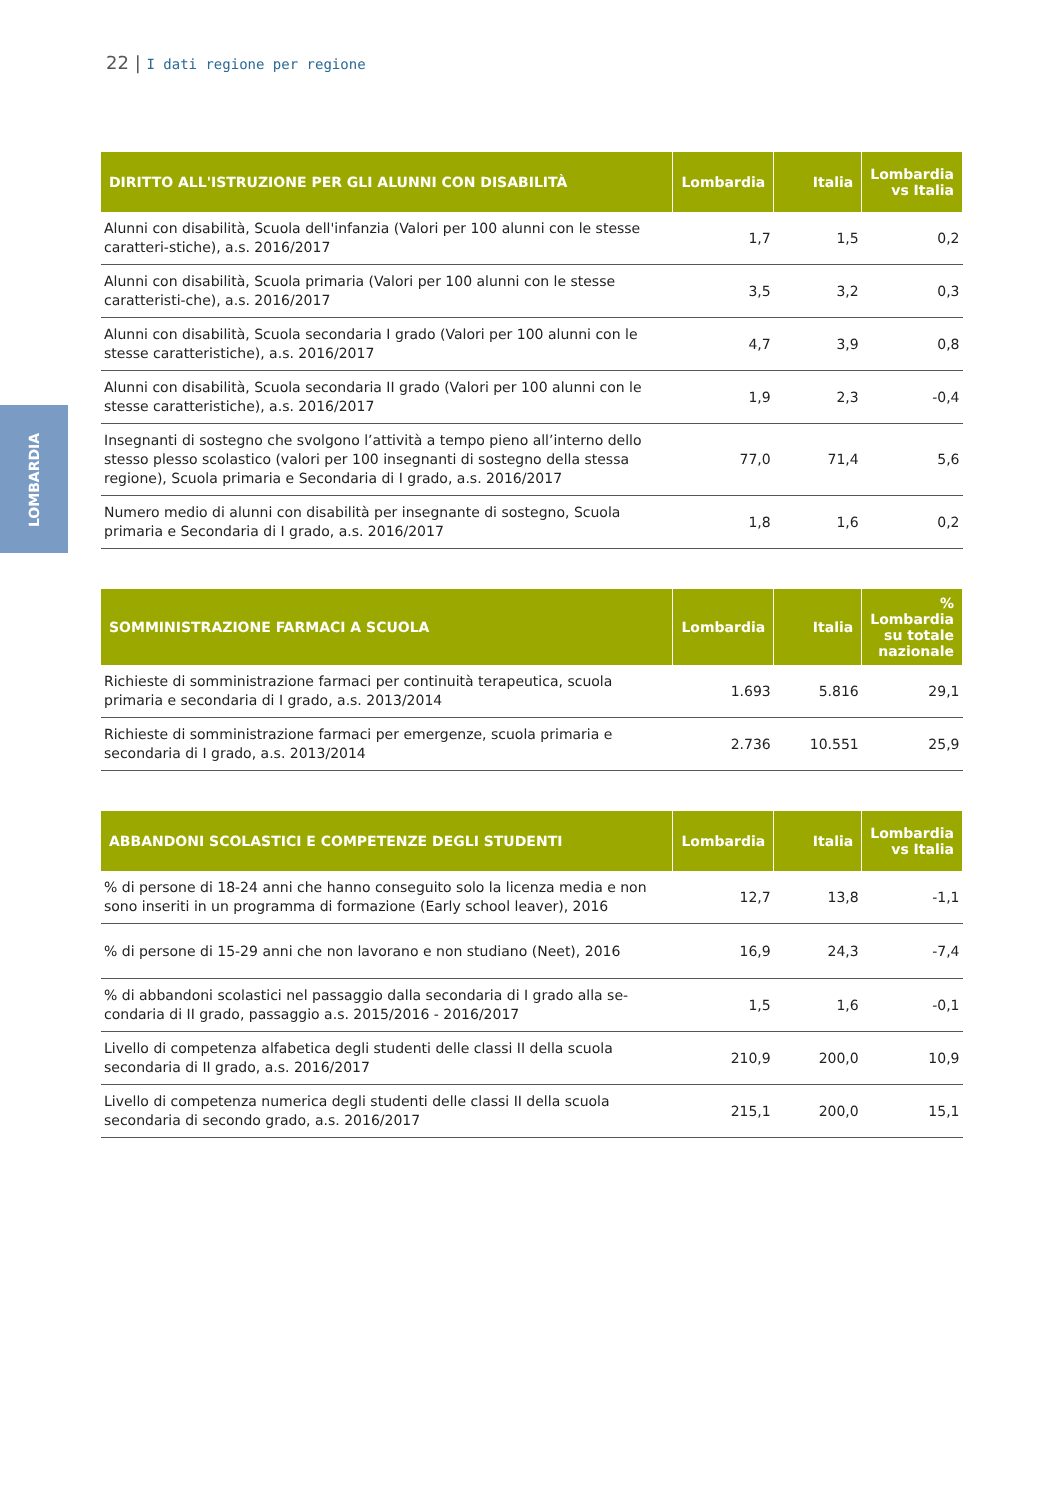22 | I dati regione per regione
LOMBARDIA
| DIRITTO ALL'ISTRUZIONE PER GLI ALUNNI CON DISABILITÀ | Lombardia | Italia | Lombardia vs Italia |
| --- | --- | --- | --- |
| Alunni con disabilità, Scuola dell'infanzia (Valori per 100 alunni con le stesse caratteri-stiche), a.s. 2016/2017 | 1,7 | 1,5 | 0,2 |
| Alunni con disabilità, Scuola primaria (Valori per 100 alunni con le stesse caratteristi-che), a.s. 2016/2017 | 3,5 | 3,2 | 0,3 |
| Alunni con disabilità, Scuola secondaria I grado (Valori per 100 alunni con le stesse caratteristiche), a.s. 2016/2017 | 4,7 | 3,9 | 0,8 |
| Alunni con disabilità, Scuola secondaria II grado (Valori per 100 alunni con le stesse caratteristiche), a.s. 2016/2017 | 1,9 | 2,3 | -0,4 |
| Insegnanti di sostegno che svolgono l’attività a tempo pieno all’interno dello stesso plesso scolastico (valori per 100 insegnanti di sostegno della stessa regione), Scuola primaria e Secondaria di I grado, a.s. 2016/2017 | 77,0 | 71,4 | 5,6 |
| Numero medio di alunni con disabilità per insegnante di sostegno, Scuola primaria e Secondaria di I grado, a.s. 2016/2017 | 1,8 | 1,6 | 0,2 |
| SOMMINISTRAZIONE FARMACI A SCUOLA | Lombardia | Italia | % Lombardia su totale nazionale |
| --- | --- | --- | --- |
| Richieste di somministrazione farmaci per continuità terapeutica, scuola primaria e secondaria di I grado, a.s. 2013/2014 | 1.693 | 5.816 | 29,1 |
| Richieste di somministrazione farmaci per emergenze, scuola primaria e secondaria di I grado, a.s. 2013/2014 | 2.736 | 10.551 | 25,9 |
| ABBANDONI SCOLASTICI E COMPETENZE DEGLI STUDENTI | Lombardia | Italia | Lombardia vs Italia |
| --- | --- | --- | --- |
| % di persone di 18-24 anni che hanno conseguito solo la licenza media e non sono inseriti in un programma di formazione (Early school leaver), 2016 | 12,7 | 13,8 | -1,1 |
| % di persone di 15-29 anni che non lavorano e non studiano (Neet), 2016 | 16,9 | 24,3 | -7,4 |
| % di abbandoni scolastici nel passaggio dalla secondaria di I grado alla se-condaria di II grado, passaggio a.s. 2015/2016 - 2016/2017 | 1,5 | 1,6 | -0,1 |
| Livello di competenza alfabetica degli studenti delle classi II della scuola secondaria di II grado, a.s. 2016/2017 | 210,9 | 200,0 | 10,9 |
| Livello di competenza numerica degli studenti delle classi II della scuola secondaria di secondo grado, a.s. 2016/2017 | 215,1 | 200,0 | 15,1 |